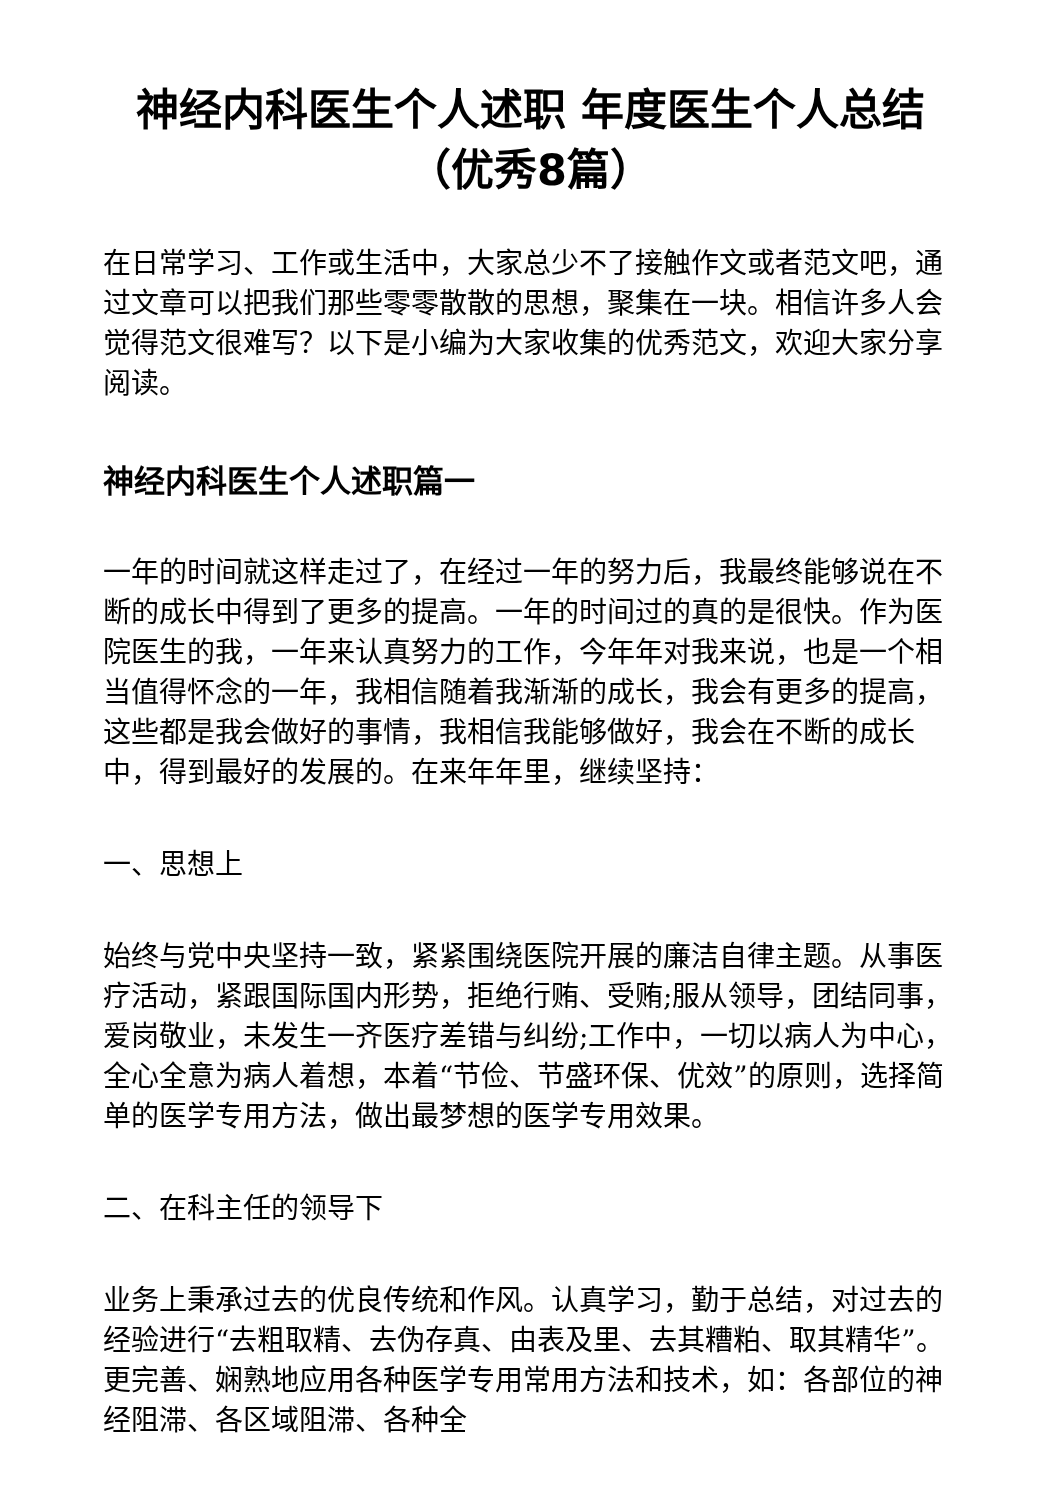神经内科医生个人述职 年度医生个人总结（优秀8篇）
在日常学习、工作或生活中，大家总少不了接触作文或者范文吧，通过文章可以把我们那些零零散散的思想，聚集在一块。相信许多人会觉得范文很难写？以下是小编为大家收集的优秀范文，欢迎大家分享阅读。
神经内科医生个人述职篇一
一年的时间就这样走过了，在经过一年的努力后，我最终能够说在不断的成长中得到了更多的提高。一年的时间过的真的是很快。作为医院医生的我，一年来认真努力的工作，今年年对我来说，也是一个相当值得怀念的一年，我相信随着我渐渐的成长，我会有更多的提高，这些都是我会做好的事情，我相信我能够做好，我会在不断的成长中，得到最好的发展的。在来年年里，继续坚持：
一、思想上
始终与党中央坚持一致，紧紧围绕医院开展的廉洁自律主题。从事医疗活动，紧跟国际国内形势，拒绝行贿、受贿;服从领导，团结同事，爱岗敬业，未发生一齐医疗差错与纠纷;工作中，一切以病人为中心，全心全意为病人着想，本着“节俭、节盛环保、优效”的原则，选择简单的医学专用方法，做出最梦想的医学专用效果。
二、在科主任的领导下
业务上秉承过去的优良传统和作风。认真学习，勤于总结，对过去的经验进行“去粗取精、去伪存真、由表及里、去其糟粕、取其精华”。更完善、娴熟地应用各种医学专用常用方法和技术，如：各部位的神经阻滞、各区域阻滞、各种全